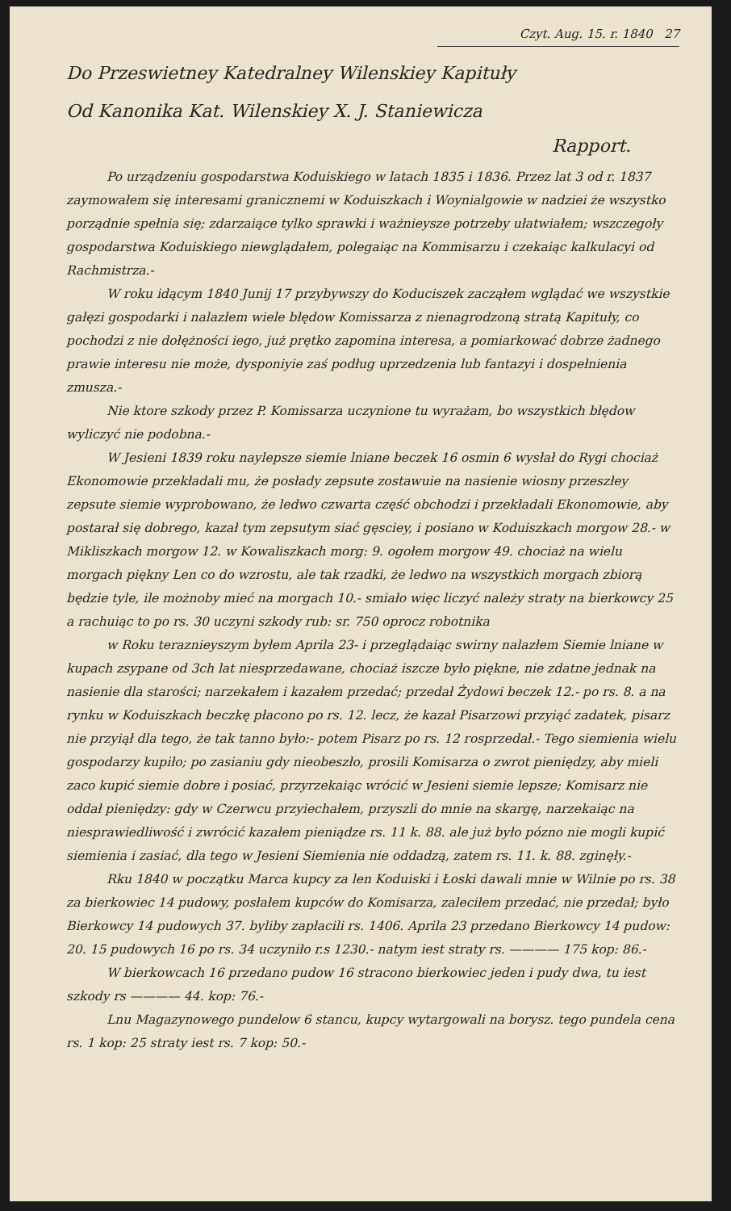Czyt. Aug. 15. r. 1840 27
Do Przeswietney Katedralney Wilenskiey Kapituły
Od Kanonika Kat. Wilenskiey X. J. Staniewicza
Rapport.
Po urządzeniu gospodarstwa Koduiskiego w latach 1835 i 1836. Przez lat 3 od r. 1837 zaymowałem się interesami granicznemi w Koduiszkach i Woynialgowie w nadziei że wszystko porządnie spełnia się; zdarzaiące tylko sprawki i ważnieysze potrzeby ułatwiałem; wszczegoły gospodarstwa Koduiskiego niewglądałem, polegaiąc na Kommisarzu i czekaiąc kalkulacyi od Rachmistrza.-
W roku idącym 1840 Junij 17 przybywszy do Koduciszek zacząłem wglądać we wszystkie gałęzi gospodarki i nalazłem wiele błędow Komissarza z nienagrodzoną stratą Kapituły, co pochodzi z nie dołężności iego, już prętko zapomina interesa, a pomiarkować dobrze żadnego prawie interesu nie może, dysponiyie zaś podług uprzedzenia lub fantazyi i dospełnienia zmusza.-
Nie ktore szkody przez P. Komissarza uczynione tu wyrażam, bo wszystkich błędow wyliczyć nie podobna.-
W Jesieni 1839 roku naylepsze siemie lniane beczek 16 osmin 6 wysłał do Rygi chociaż Ekonomowie przekładali mu, że posłady zepsute zostawuie na nasienie wiosny przeszłey zepsute siemie wyprobowano, że ledwo czwarta część obchodzi i przekładali Ekonomowie, aby postarał się dobrego, kazał tym zepsutym siać gęsciey, i posiano w Koduiszkach morgow 28.- w Mikliszkach morgow 12. w Kowaliszkach morg: 9. ogołem morgow 49. chociaż na wielu morgach piękny Len co do wzrostu, ale tak rzadki, że ledwo na wszystkich morgach zbiorą będzie tyle, ile możnoby mieć na morgach 10.- smiało więc liczyć należy straty na bierkowcy 25 a rachuiąc to po rs. 30 uczyni szkody rub: sr. 750 oprocz robotnika
w Roku teraznieyszym byłem Aprila 23- i przeglądaiąc swirny nalazłem Siemie lniane w kupach zsypane od 3ch lat niesprzedawane, chociaż iszcze było piękne, nie zdatne jednak na nasienie dla starości; narzekałem i kazałem przedać; przedał Żydowi beczek 12.- po rs. 8. a na rynku w Koduiszkach beczkę płacono po rs. 12. lecz, że kazał Pisarzowi przyiąć zadatek, pisarz nie przyiął dla tego, że tak tanno było:- potem Pisarz po rs. 12 rosprzedał.- Tego siemienia wielu gospodarzy kupiło; po zasianiu gdy nieobeszło, prosili Komisarza o zwrot pieniędzy, aby mieli zaco kupić siemie dobre i posiać, przyrzekaiąc wrócić w Jesieni siemie lepsze; Komisarz nie oddał pieniędzy: gdy w Czerwcu przyiechałem, przyszli do mnie na skargę, narzekaiąc na niesprawiedliwość i zwrócić kazałem pieniądze rs. 11 k. 88. ale już było pózno nie mogli kupić siemienia i zasiać, dla tego w Jesieni Siemienia nie oddadzą, zatem rs. 11. k. 88. zginęły.-
Rku 1840 w początku Marca kupcy za len Koduiski i Łoski dawali mnie w Wilnie po rs. 38 za bierkowiec 14 pudowy, posłałem kupców do Komisarza, zaleciłem przedać, nie przedał; było Bierkowcy 14 pudowych 37. byliby zapłacili rs. 1406. Aprila 23 przedano Bierkowcy 14 pudow: 20. 15 pudowych 16 po rs. 34 uczyniło r.s 1230.- natym iest straty rs. ———— 175 kop: 86.-
W bierkowcach 16 przedano pudow 16 stracono bierkowiec jeden i pudy dwa, tu iest szkody rs ———— 44. kop: 76.-
Lnu Magazynowego pundelow 6 stancu, kupcy wytargowali na borysz. tego pundela cena rs. 1 kop: 25 straty iest rs. 7 kop: 50.-